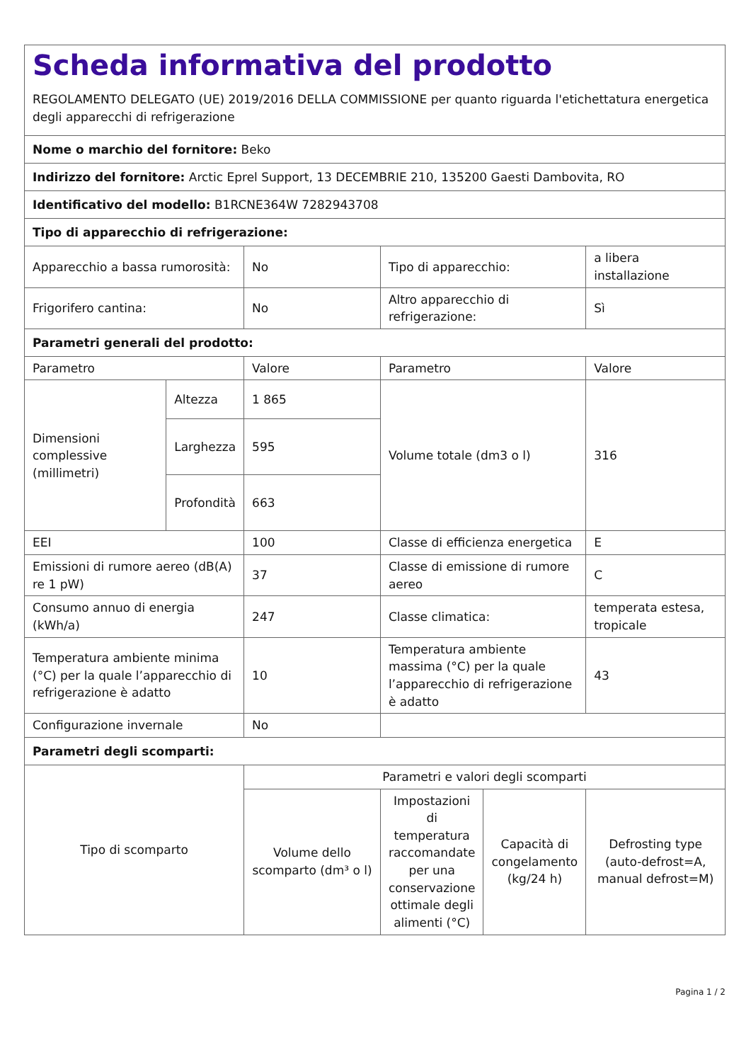| Scheda informativa del prodotto REGOLAMENTO DELEGATO (UE) 2019/2016 DELLA COMMISSIONE per quanto riguarda l'etichettatura energetica degli apparecchi di refrigerazione | | | | | |
| Nome o marchio del fornitore: Beko | | | | | |
| Indirizzo del fornitore: Arctic Eprel Support, 13 DECEMBRIE 210, 135200 Gaesti Dambovita, RO | | | | | |
| Identificativo del modello: B1RCNE364W 7282943708 | | | | | |
| Tipo di apparecchio di refrigerazione: | | | | | |
| Apparecchio a bassa rumorosità: | | No | Tipo di apparecchio: | | a libera installazione |
| Frigorifero cantina: | | No | Altro apparecchio di refrigerazione: | | Sì |
| Parametri generali del prodotto: | | | | | |
| Parametro | | Valore | Parametro | | Valore |
| Dimensioni complessive (millimetri) | Altezza | 1 865 | Volume totale (dm3 o l) | | 316 |
| | Larghezza | 595 | | | |
| | Profondità | 663 | | | |
| EEI | | 100 | Classe di efficienza energetica | | E |
| Emissioni di rumore aereo (dB(A) re 1 pW) | | 37 | Classe di emissione di rumore aereo | | C |
| Consumo annuo di energia (kWh/a) | | 247 | Classe climatica: | | temperata estesa, tropicale |
| Temperatura ambiente minima (°C) per la quale l’apparecchio di refrigerazione è adatto | | 10 | Temperatura ambiente massima (°C) per la quale l’apparecchio di refrigerazione è adatto | | 43 |
| Configurazione invernale | | No | | | |
| Parametri degli scomparti: | | | | | |
| Tipo di scomparto | | Parametri e valori degli scomparti | | | |
| | | Volume dello scomparto (dm³ o l) | Impostazioni di temperatura raccomandate per una conservazione ottimale degli alimenti (°C) | Capacità di congelamento (kg/24 h) | Defrosting type (auto-defrost=A, manual defrost=M) |
Pagina 1 / 2